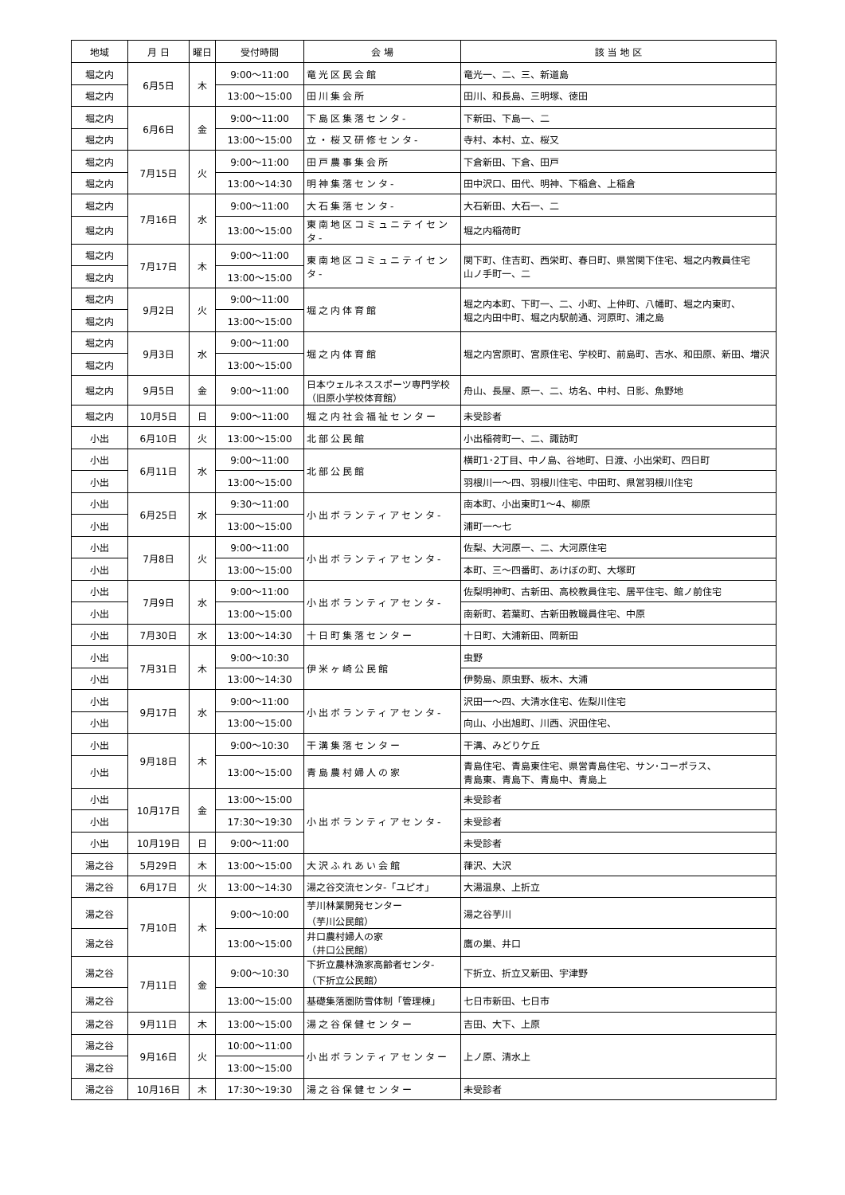| 地域 | 月 日 | 曜日 | 受付時間 | 会 場 | 該 当 地 区 |
| --- | --- | --- | --- | --- | --- |
| 堀之内 | 6月5日 | 木 | 9:00～11:00 | 竜光区民会館 | 竜光一、二、三、新道島 |
| 堀之内 | | | 13:00～15:00 | 田川集会所 | 田川、和長島、三明塚、徳田 |
| 堀之内 | 6月6日 | 金 | 9:00～11:00 | 下島区集落センタ- | 下新田、下島一、二 |
| 堀之内 | | | 13:00～15:00 | 立・桜又研修センタ- | 寺村、本村、立、桜又 |
| 堀之内 | 7月15日 | 火 | 9:00～11:00 | 田戸農事集会所 | 下倉新田、下倉、田戸 |
| 堀之内 | | | 13:00～14:30 | 明神集落センタ- | 田中沢口、田代、明神、下稲倉、上稲倉 |
| 堀之内 | 7月16日 | 水 | 9:00～11:00 | 大石集落センタ- | 大石新田、大石一、二 |
| 堀之内 | | | 13:00～15:00 | 東南地区コミュニテイセンタ- | 堀之内稲荷町 |
| 堀之内 | 7月17日 | 木 | 9:00～11:00 | 東南地区コミュニテイセンタ- | 関下町、住吉町、西栄町、春日町、県営関下住宅、堀之内教員住宅 山ノ手町一、二 |
| 堀之内 | | | 13:00～15:00 | | |
| 堀之内 | 9月2日 | 火 | 9:00～11:00 | 堀之内体育館 | 堀之内本町、下町一、二、小町、上仲町、八幡町、堀之内東町、 堀之内田中町、堀之内駅前通、河原町、浦之島 |
| 堀之内 | | | 13:00～15:00 | | |
| 堀之内 | 9月3日 | 水 | 9:00～11:00 | 堀之内体育館 | 堀之内宮原町、宮原住宅、学校町、前島町、吉水、和田原、新田、増沢 |
| 堀之内 | | | 13:00～15:00 | | |
| 堀之内 | 9月5日 | 金 | 9:00～11:00 | 日本ウェルネススポーツ専門学校 （旧原小学校体育館） | 舟山、長屋、原一、二、坊名、中村、日影、魚野地 |
| 堀之内 | 10月5日 | 日 | 9:00～11:00 | 堀之内社会福祉センター | 未受診者 |
| 小出 | 6月10日 | 火 | 13:00～15:00 | 北部公民館 | 小出稲荷町一、二、諏訪町 |
| 小出 | 6月11日 | 水 | 9:00～11:00 | 北部公民館 | 横町1･2丁目、中ノ島、谷地町、日渡、小出栄町、四日町 |
| 小出 | | | 13:00～15:00 | | 羽根川一～四、羽根川住宅、中田町、県営羽根川住宅 |
| 小出 | 6月25日 | 水 | 9:30～11:00 | 小出ボランティアセンタ- | 南本町、小出東町1～4、柳原 |
| 小出 | | | 13:00～15:00 | | 浦町一～七 |
| 小出 | 7月8日 | 火 | 9:00～11:00 | 小出ボランティアセンタ- | 佐梨、大河原一、二、大河原住宅 |
| 小出 | | | 13:00～15:00 | | 本町、三～四番町、あけぼの町、大塚町 |
| 小出 | 7月9日 | 水 | 9:00～11:00 | 小出ボランティアセンタ- | 佐梨明神町、古新田、高校教員住宅、居平住宅、館ノ前住宅 |
| 小出 | | | 13:00～15:00 | | 南新町、若葉町、古新田教職員住宅、中原 |
| 小出 | 7月30日 | 水 | 13:00～14:30 | 十日町集落センター | 十日町、大浦新田、岡新田 |
| 小出 | 7月31日 | 木 | 9:00～10:30 | 伊米ヶ崎公民館 | 虫野 |
| 小出 | | | 13:00～14:30 | | 伊勢島、原虫野、板木、大浦 |
| 小出 | 9月17日 | 水 | 9:00～11:00 | 小出ボランティアセンタ- | 沢田一～四、大清水住宅、佐梨川住宅 |
| 小出 | | | 13:00～15:00 | | 向山、小出旭町、川西、沢田住宅、 |
| 小出 | 9月18日 | 木 | 9:00～10:30 | 干溝集落センター | 干溝、みどりケ丘 |
| 小出 | | | 13:00～15:00 | 青島農村婦人の家 | 青島住宅、青島東住宅、県営青島住宅、サン･コーポラス、 青島東、青島下、青島中、青島上 |
| 小出 | 10月17日 | 金 | 13:00～15:00 | 小出ボランティアセンタ- | 未受診者 |
| 小出 | | | 17:30～19:30 | | 未受診者 |
| 小出 | 10月19日 | 日 | 9:00～11:00 | | 未受診者 |
| 湯之谷 | 5月29日 | 木 | 13:00～15:00 | 大沢ふれあい会館 | 葎沢、大沢 |
| 湯之谷 | 6月17日 | 火 | 13:00～14:30 | 湯之谷交流センタ-「ユピオ」 | 大湯温泉、上折立 |
| 湯之谷 | 7月10日 | 木 | 9:00～10:00 | 芋川林業開発センター （芋川公民館） | 湯之谷芋川 |
| 湯之谷 | | | 13:00～15:00 | 井口農村婦人の家 （井口公民館） | 鷹の巣、井口 |
| 湯之谷 | 7月11日 | 金 | 9:00～10:30 | 下折立農林漁家高齢者センタ- （下折立公民館） | 下折立、折立又新田、宇津野 |
| 湯之谷 | | | 13:00～15:00 | 基礎集落圏防雪体制「管理棟」 | 七日市新田、七日市 |
| 湯之谷 | 9月11日 | 木 | 13:00～15:00 | 湯之谷保健センター | 吉田、大下、上原 |
| 湯之谷 | 9月16日 | 火 | 10:00～11:00 | 小出ボランティアセンター | 上ノ原、清水上 |
| 湯之谷 | | | 13:00～15:00 | | |
| 湯之谷 | 10月16日 | 木 | 17:30～19:30 | 湯之谷保健センター | 未受診者 |